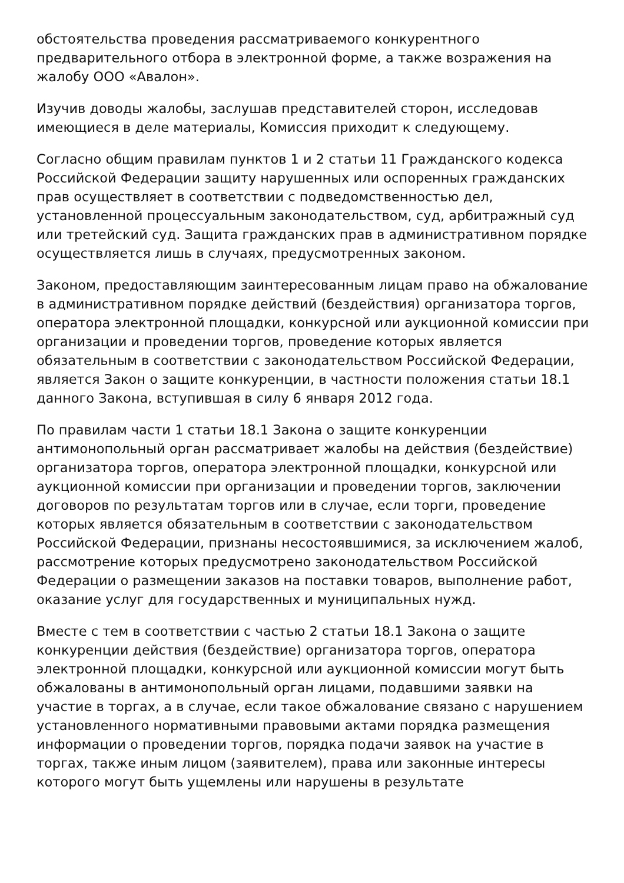обстоятельства проведения рассматриваемого конкурентного предварительного отбора в электронной форме, а также возражения на жалобу ООО «Авалон».
Изучив доводы жалобы, заслушав представителей сторон, исследовав имеющиеся в деле материалы, Комиссия приходит к следующему.
Согласно общим правилам пунктов 1 и 2 статьи 11 Гражданского кодекса Российской Федерации защиту нарушенных или оспоренных гражданских прав осуществляет в соответствии с подведомственностью дел, установленной процессуальным законодательством, суд, арбитражный суд или третейский суд. Защита гражданских прав в административном порядке осуществляется лишь в случаях, предусмотренных законом.
Законом, предоставляющим заинтересованным лицам право на обжалование в административном порядке действий (бездействия) организатора торгов, оператора электронной площадки, конкурсной или аукционной комиссии при организации и проведении торгов, проведение которых является обязательным в соответствии с законодательством Российской Федерации, является Закон о защите конкуренции, в частности положения статьи 18.1 данного Закона, вступившая в силу 6 января 2012 года.
По правилам части 1 статьи 18.1 Закона о защите конкуренции антимонопольный орган рассматривает жалобы на действия (бездействие) организатора торгов, оператора электронной площадки, конкурсной или аукционной комиссии при организации и проведении торгов, заключении договоров по результатам торгов или в случае, если торги, проведение которых является обязательным в соответствии с законодательством Российской Федерации, признаны несостоявшимися, за исключением жалоб, рассмотрение которых предусмотрено законодательством Российской Федерации о размещении заказов на поставки товаров, выполнение работ, оказание услуг для государственных и муниципальных нужд.
Вместе с тем в соответствии с частью 2 статьи 18.1 Закона о защите конкуренции действия (бездействие) организатора торгов, оператора электронной площадки, конкурсной или аукционной комиссии могут быть обжалованы в антимонопольный орган лицами, подавшими заявки на участие в торгах, а в случае, если такое обжалование связано с нарушением установленного нормативными правовыми актами порядка размещения информации о проведении торгов, порядка подачи заявок на участие в торгах, также иным лицом (заявителем), права или законные интересы которого могут быть ущемлены или нарушены в результате